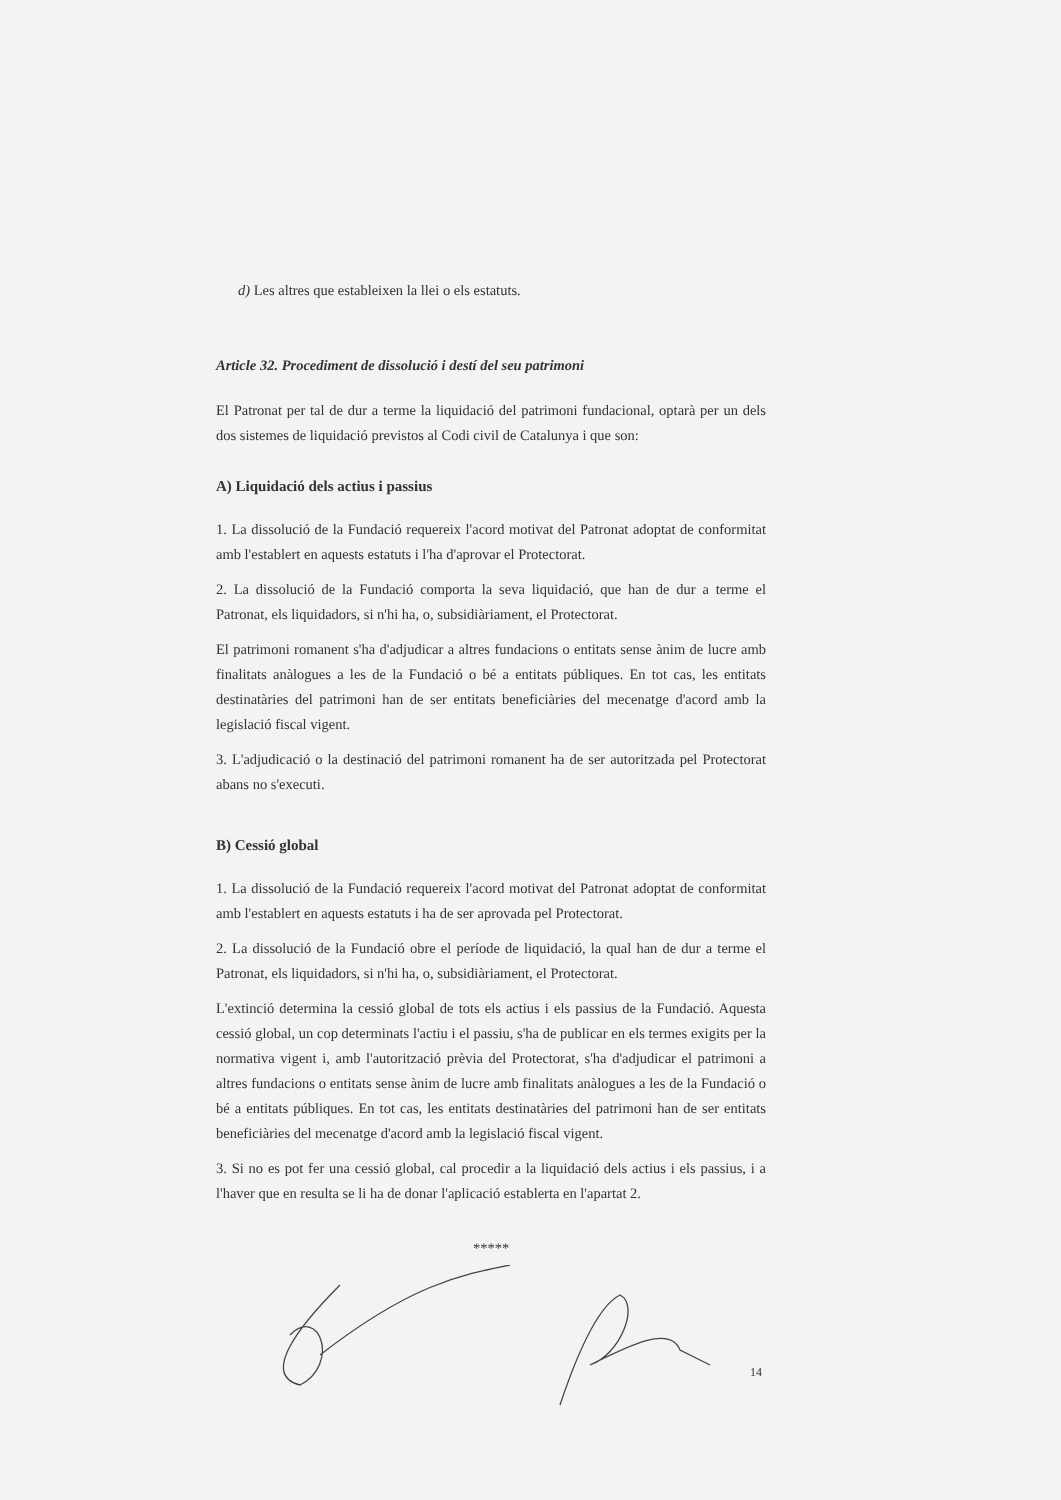d) Les altres que estableixen la llei o els estatuts.
Article 32. Procediment de dissolució i destí del seu patrimoni
El Patronat per tal de dur a terme la liquidació del patrimoni fundacional, optarà per un dels dos sistemes de liquidació previstos al Codi civil de Catalunya i que son:
A) Liquidació dels actius i passius
1. La dissolució de la Fundació requereix l'acord motivat del Patronat adoptat de conformitat amb l'establert en aquests estatuts i l'ha d'aprovar el Protectorat.
2. La dissolució de la Fundació comporta la seva liquidació, que han de dur a terme el Patronat, els liquidadors, si n'hi ha, o, subsidiàriament, el Protectorat.
El patrimoni romanent s'ha d'adjudicar a altres fundacions o entitats sense ànim de lucre amb finalitats anàlogues a les de la Fundació o bé a entitats públiques. En tot cas, les entitats destinatàries del patrimoni han de ser entitats beneficiàries del mecenatge d'acord amb la legislació fiscal vigent.
3. L'adjudicació o la destinació del patrimoni romanent ha de ser autoritzada pel Protectorat abans no s'executi.
B) Cessió global
1. La dissolució de la Fundació requereix l'acord motivat del Patronat adoptat de conformitat amb l'establert en aquests estatuts i ha de ser aprovada pel Protectorat.
2. La dissolució de la Fundació obre el període de liquidació, la qual han de dur a terme el Patronat, els liquidadors, si n'hi ha, o, subsidiàriament, el Protectorat.
L'extinció determina la cessió global de tots els actius i els passius de la Fundació. Aquesta cessió global, un cop determinats l'actiu i el passiu, s'ha de publicar en els termes exigits per la normativa vigent i, amb l'autorització prèvia del Protectorat, s'ha d'adjudicar el patrimoni a altres fundacions o entitats sense ànim de lucre amb finalitats anàlogues a les de la Fundació o bé a entitats públiques. En tot cas, les entitats destinatàries del patrimoni han de ser entitats beneficiàries del mecenatge d'acord amb la legislació fiscal vigent.
3. Si no es pot fer una cessió global, cal procedir a la liquidació dels actius i els passius, i a l'haver que en resulta se li ha de donar l'aplicació establerta en l'apartat 2.
*****
14